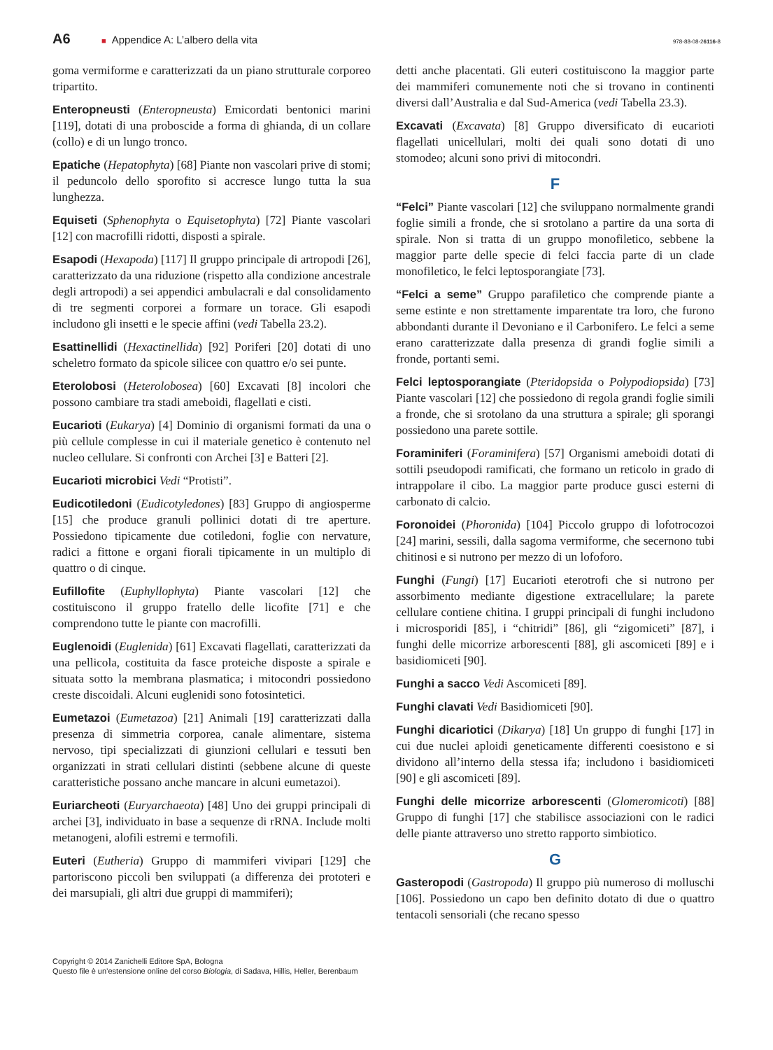A6 ■ Appendice A: L’albero della vita 978-88-08-26116-8
goma vermiforme e caratterizzati da un piano strutturale corporeo tripartito.
Enteropneusti (Enteropneusta) Emicordati bentonici marini [119], dotati di una proboscide a forma di ghianda, di un collare (collo) e di un lungo tronco.
Epatiche (Hepatophyta) [68] Piante non vascolari prive di stomi; il peduncolo dello sporofito si accresce lungo tutta la sua lunghezza.
Equiseti (Sphenophyta o Equisetophyta) [72] Piante vascolari [12] con macrofilli ridotti, disposti a spirale.
Esapodi (Hexapoda) [117] Il gruppo principale di artropodi [26], caratterizzato da una riduzione (rispetto alla condizione ancestrale degli artropodi) a sei appendici ambulacrali e dal consolidamento di tre segmenti corporei a formare un torace. Gli esapodi includono gli insetti e le specie affini (vedi Tabella 23.2).
Esattinellidi (Hexactinellida) [92] Poriferi [20] dotati di uno scheletro formato da spicole silicee con quattro e/o sei punte.
Eterolobosi (Heterolobosea) [60] Excavati [8] incolori che possono cambiare tra stadi ameboidi, flagellati e cisti.
Eucarioti (Eukarya) [4] Dominio di organismi formati da una o più cellule complesse in cui il materiale genetico è contenuto nel nucleo cellulare. Si confronti con Archei [3] e Batteri [2].
Eucarioti microbici Vedi “Protisti”.
Eudicotiledoni (Eudicotyledones) [83] Gruppo di angiosperme [15] che produce granuli pollinici dotati di tre aperture. Possiedono tipicamente due cotiledoni, foglie con nervature, radici a fittone e organi fiorali tipicamente in un multiplo di quattro o di cinque.
Eufillofite (Euphyllophyta) Piante vascolari [12] che costituiscono il gruppo fratello delle licofite [71] e che comprendono tutte le piante con macrofilli.
Euglenoidi (Euglenida) [61] Excavati flagellati, caratterizzati da una pellicola, costituita da fasce proteiche disposte a spirale e situata sotto la membrana plasmatica; i mitocondri possiedono creste discoidali. Alcuni euglenidi sono fotosintetici.
Eumetazoi (Eumetazoa) [21] Animali [19] caratterizzati dalla presenza di simmetria corporea, canale alimentare, sistema nervoso, tipi specializzati di giunzioni cellulari e tessuti ben organizzati in strati cellulari distinti (sebbene alcune di queste caratteristiche possano anche mancare in alcuni eumetazoi).
Euriarcheoti (Euryarchaeota) [48] Uno dei gruppi principali di archei [3], individuato in base a sequenze di rRNA. Include molti metanogeni, alofili estremi e termofili.
Euteri (Eutheria) Gruppo di mammiferi vivipari [129] che partoriscono piccoli ben sviluppati (a differenza dei prototeri e dei marsupiali, gli altri due gruppi di mammiferi);
detti anche placentati. Gli euteri costituiscono la maggior parte dei mammiferi comunemente noti che si trovano in continenti diversi dall’Australia e dal Sud-America (vedi Tabella 23.3).
Excavati (Excavata) [8] Gruppo diversificato di eucarioti flagellati unicellulari, molti dei quali sono dotati di uno stomodeo; alcuni sono privi di mitocondri.
F
“Felci” Piante vascolari [12] che sviluppano normalmente grandi foglie simili a fronde, che si srotolano a partire da una sorta di spirale. Non si tratta di un gruppo monofiletico, sebbene la maggior parte delle specie di felci faccia parte di un clade monofiletico, le felci leptosporangiate [73].
“Felci a seme” Gruppo parafiletico che comprende piante a seme estinte e non strettamente imparentate tra loro, che furono abbondanti durante il Devoniano e il Carbonifero. Le felci a seme erano caratterizzate dalla presenza di grandi foglie simili a fronde, portanti semi.
Felci leptosporangiate (Pteridopsida o Polypodiopsida) [73] Piante vascolari [12] che possiedono di regola grandi foglie simili a fronde, che si srotolano da una struttura a spirale; gli sporangi possiedono una parete sottile.
Foraminiferi (Foraminifera) [57] Organismi ameboidi dotati di sottili pseudopodi ramificati, che formano un reticolo in grado di intrappolare il cibo. La maggior parte produce gusci esterni di carbonato di calcio.
Foronoidei (Phoronida) [104] Piccolo gruppo di lofotrocozoi [24] marini, sessili, dalla sagoma vermiforme, che secernono tubi chitinosi e si nutrono per mezzo di un lofoforo.
Funghi (Fungi) [17] Eucarioti eterotrofi che si nutrono per assorbimento mediante digestione extracellulare; la parete cellulare contiene chitina. I gruppi principali di funghi includono i microsporidi [85], i “chitridi” [86], gli “zigomiceti” [87], i funghi delle micorrize arborescenti [88], gli ascomiceti [89] e i basidiomiceti [90].
Funghi a sacco Vedi Ascomiceti [89].
Funghi clavati Vedi Basidiomiceti [90].
Funghi dicariotici (Dikarya) [18] Un gruppo di funghi [17] in cui due nuclei aploidi geneticamente differenti coesistono e si dividono all’interno della stessa ifa; includono i basidiomiceti [90] e gli ascomiceti [89].
Funghi delle micorrize arborescenti (Glomeromicoti) [88] Gruppo di funghi [17] che stabilisce associazioni con le radici delle piante attraverso uno stretto rapporto simbiotico.
G
Gasteropodi (Gastropoda) Il gruppo più numeroso di molluschi [106]. Possiedono un capo ben definito dotato di due o quattro tentacoli sensoriali (che recano spesso
Copyright © 2014 Zanichelli Editore SpA, Bologna
Questo file è un’estensione online del corso Biologia, di Sadava, Hillis, Heller, Berenbaum